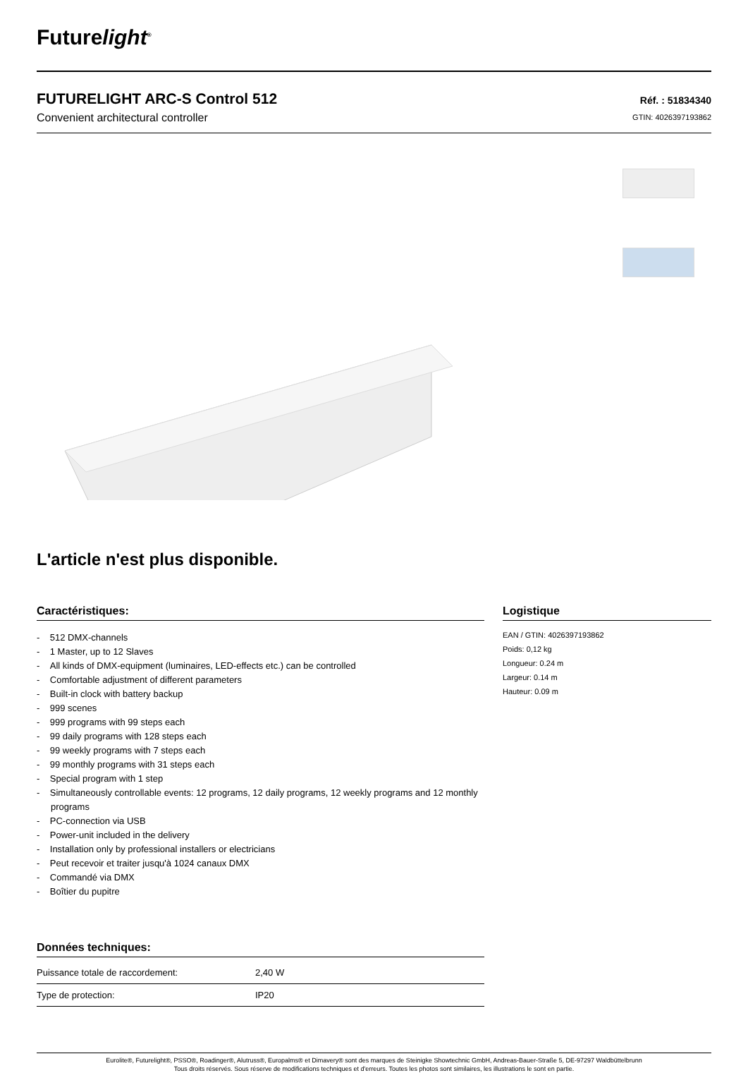Futurelight<sup>®</sup>
FUTURELIGHT ARC-S Control 512
Convenient architectural controller
Réf. : 51834340
GTIN: 4026397193862
L'article n'est plus disponible.
Caractéristiques:
- 512 DMX-channels
- 1 Master, up to 12 Slaves
- All kinds of DMX-equipment (luminaires, LED-effects etc.) can be controlled
- Comfortable adjustment of different parameters
- Built-in clock with battery backup
- 999 scenes
- 999 programs with 99 steps each
- 99 daily programs with 128 steps each
- 99 weekly programs with 7 steps each
- 99 monthly programs with 31 steps each
- Special program with 1 step
- Simultaneously controllable events: 12 programs, 12 daily programs, 12 weekly programs and 12 monthly programs
- PC-connection via USB
- Power-unit included in the delivery
- Installation only by professional installers or electricians
- Peut recevoir et traiter jusqu'à 1024 canaux DMX
- Commandé via DMX
- Boîtier du pupitre
Données techniques:
| Puissance totale de raccordement: | 2,40 W |
| Type de protection: | IP20 |
Logistique
EAN / GTIN: 4026397193862
Poids: 0,12 kg
Longueur: 0.24 m
Largeur: 0.14 m
Hauteur: 0.09 m
Eurolite®, Futurelight®, PSSO®, Roadinger®, Alutruss®, Europalms® et Dimavery® sont des marques de Steinigke Showtechnic GmbH, Andreas-Bauer-Straße 5, DE-97297 Waldbüttelbrunn
Tous droits réservés. Sous réserve de modifications techniques et d'erreurs. Toutes les photos sont similaires, les illustrations le sont en partie.